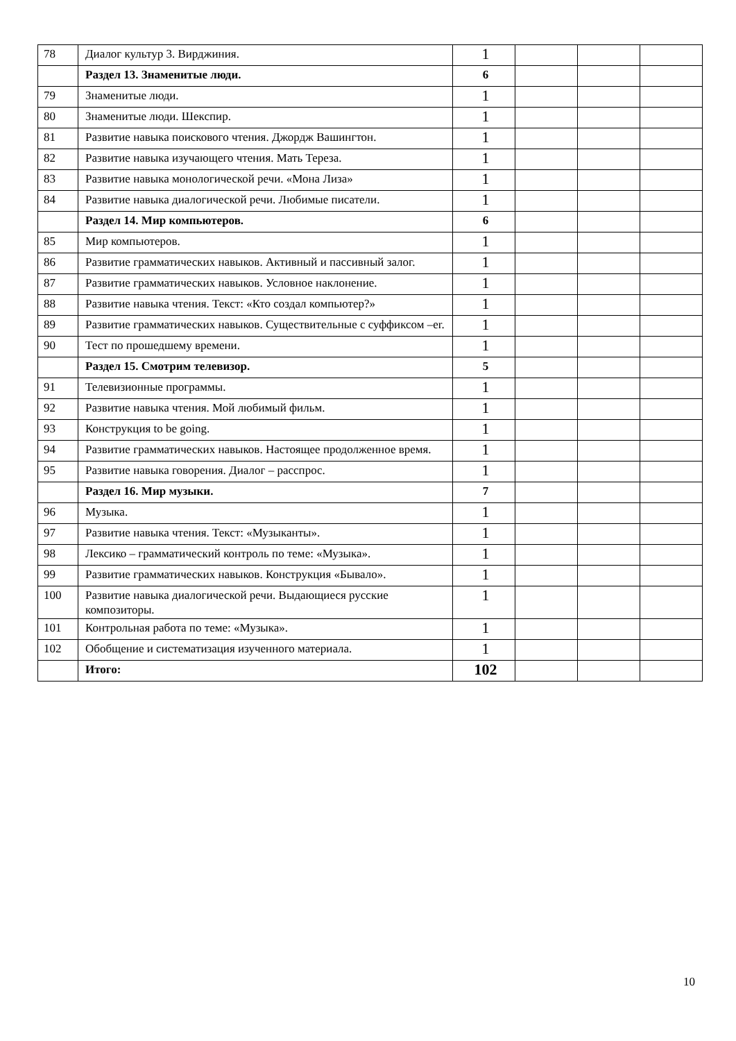| 78 | Диалог культур 3. Вирджиния. | 1 | | | |
| | Раздел 13. Знаменитые люди. | 6 | | | |
| 79 | Знаменитые люди. | 1 | | | |
| 80 | Знаменитые люди. Шекспир. | 1 | | | |
| 81 | Развитие навыка поискового чтения. Джордж Вашингтон. | 1 | | | |
| 82 | Развитие навыка изучающего чтения. Мать Тереза. | 1 | | | |
| 83 | Развитие навыка монологической речи. «Мона Лиза» | 1 | | | |
| 84 | Развитие навыка диалогической речи. Любимые писатели. | 1 | | | |
| | Раздел 14. Мир компьютеров. | 6 | | | |
| 85 | Мир компьютеров. | 1 | | | |
| 86 | Развитие грамматических навыков. Активный и пассивный залог. | 1 | | | |
| 87 | Развитие грамматических навыков. Условное наклонение. | 1 | | | |
| 88 | Развитие навыка чтения. Текст: «Кто создал компьютер?» | 1 | | | |
| 89 | Развитие грамматических навыков. Существительные с суффиксом –er. | 1 | | | |
| 90 | Тест по прошедшему времени. | 1 | | | |
| | Раздел 15. Смотрим телевизор. | 5 | | | |
| 91 | Телевизионные программы. | 1 | | | |
| 92 | Развитие навыка чтения. Мой любимый фильм. | 1 | | | |
| 93 | Конструкция to be going. | 1 | | | |
| 94 | Развитие грамматических навыков. Настоящее продолженное время. | 1 | | | |
| 95 | Развитие навыка говорения. Диалог – расспрос. | 1 | | | |
| | Раздел 16. Мир музыки. | 7 | | | |
| 96 | Музыка. | 1 | | | |
| 97 | Развитие навыка чтения. Текст: «Музыканты». | 1 | | | |
| 98 | Лексико – грамматический контроль по теме: «Музыка». | 1 | | | |
| 99 | Развитие грамматических навыков. Конструкция «Бывало». | 1 | | | |
| 100 | Развитие навыка диалогической речи. Выдающиеся русские композиторы. | 1 | | | |
| 101 | Контрольная работа по теме: «Музыка». | 1 | | | |
| 102 | Обобщение и систематизация изученного материала. | 1 | | | |
| | Итого: | 102 | | | |
10